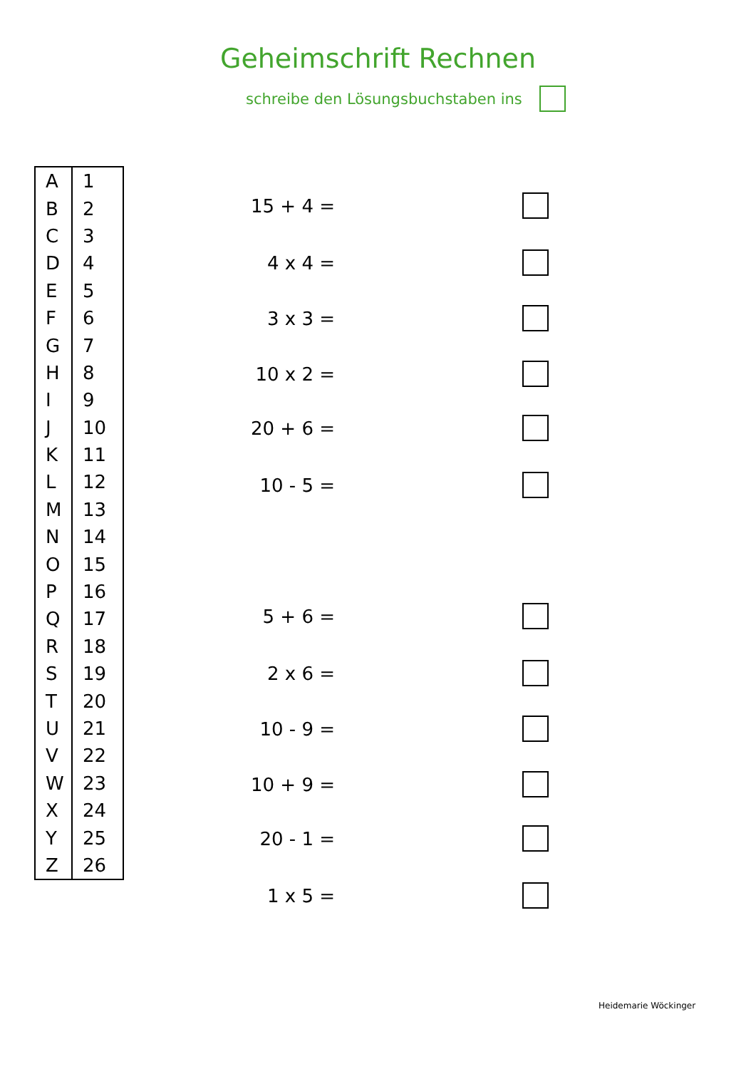Geheimschrift Rechnen
schreibe den Lösungsbuchstaben ins
| A | 1 |
| B | 2 |
| C | 3 |
| D | 4 |
| E | 5 |
| F | 6 |
| G | 7 |
| H | 8 |
| I | 9 |
| J | 10 |
| K | 11 |
| L | 12 |
| M | 13 |
| N | 14 |
| O | 15 |
| P | 16 |
| Q | 17 |
| R | 18 |
| S | 19 |
| T | 20 |
| U | 21 |
| V | 22 |
| W | 23 |
| X | 24 |
| Y | 25 |
| Z | 26 |
15 + 4 =
4 x 4 =
3 x 3 =
10 x 2 =
20 + 6 =
10 - 5 =
5 + 6 =
2 x 6 =
10 - 9 =
10 + 9 =
20 - 1 =
1 x 5 =
Heidemarie Wöckinger